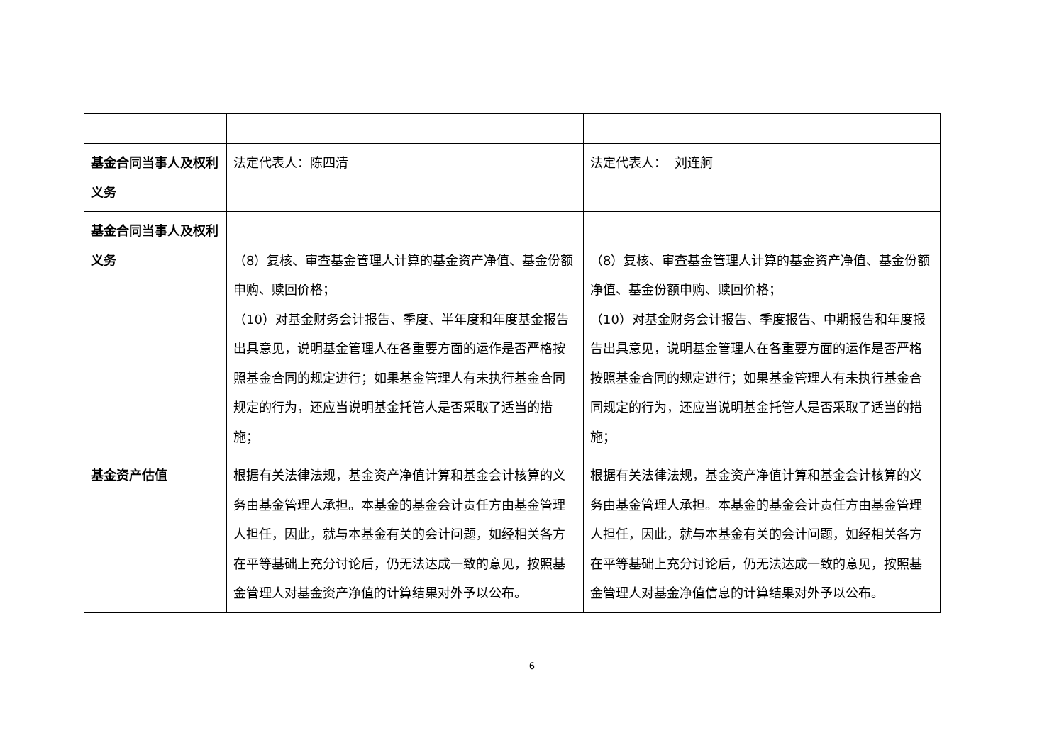| 基金合同当事人及权利义务 | 法定代表人：陈四清 | 法定代表人： 刘连舸 |
| 基金合同当事人及权利义务 | （8）复核、审查基金管理人计算的基金资产净值、基金份额申购、赎回价格； （10）对基金财务会计报告、季度、半年度和年度基金报告出具意见，说明基金管理人在各重要方面的运作是否严格按照基金合同的规定进行；如果基金管理人有未执行基金合同规定的行为，还应当说明基金托管人是否采取了适当的措施； | （8）复核、审查基金管理人计算的基金资产净值、基金份额净值、基金份额申购、赎回价格； （10）对基金财务会计报告、季度报告、中期报告和年度报告出具意见，说明基金管理人在各重要方面的运作是否严格按照基金合同的规定进行；如果基金管理人有未执行基金合同规定的行为，还应当说明基金托管人是否采取了适当的措施； |
| 基金资产估值 | 根据有关法律法规，基金资产净值计算和基金会计核算的义务由基金管理人承担。本基金的基金会计责任方由基金管理人担任，因此，就与本基金有关的会计问题，如经相关各方在平等基础上充分讨论后，仍无法达成一致的意见，按照基金管理人对基金资产净值的计算结果对外予以公布。 | 根据有关法律法规，基金资产净值计算和基金会计核算的义务由基金管理人承担。本基金的基金会计责任方由基金管理人担任，因此，就与本基金有关的会计问题，如经相关各方在平等基础上充分讨论后，仍无法达成一致的意见，按照基金管理人对基金净值信息的计算结果对外予以公布。 |
6